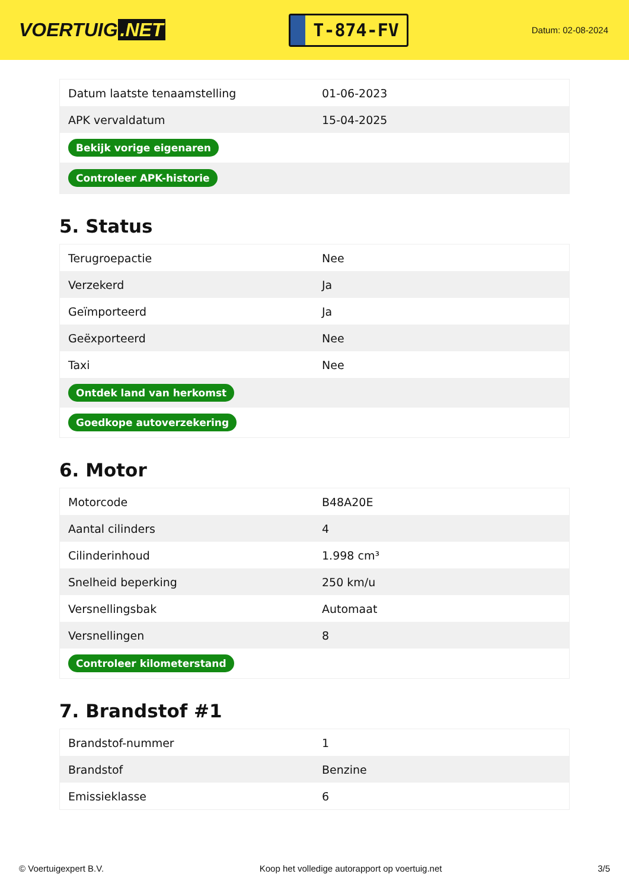VOERTUIG.NET
T-874-FV
Datum: 02-08-2024
| Datum laatste tenaamstelling | 01-06-2023 |
| APK vervaldatum | 15-04-2025 |
| Bekijk vorige eigenaren | |
| Controleer APK-historie | |
5. Status
| Terugroepactie | Nee |
| Verzekerd | Ja |
| Geïmporteerd | Ja |
| Geëxporteerd | Nee |
| Taxi | Nee |
| Ontdek land van herkomst | |
| Goedkope autoverzekering | |
6. Motor
| Motorcode | B48A20E |
| Aantal cilinders | 4 |
| Cilinderinhoud | 1.998 cm³ |
| Snelheid beperking | 250 km/u |
| Versnellingsbak | Automaat |
| Versnellingen | 8 |
| Controleer kilometerstand | |
7. Brandstof #1
| Brandstof-nummer | 1 |
| Brandstof | Benzine |
| Emissieklasse | 6 |
© Voertuigexpert B.V. Koop het volledige autorapport op voertuig.net 3/5